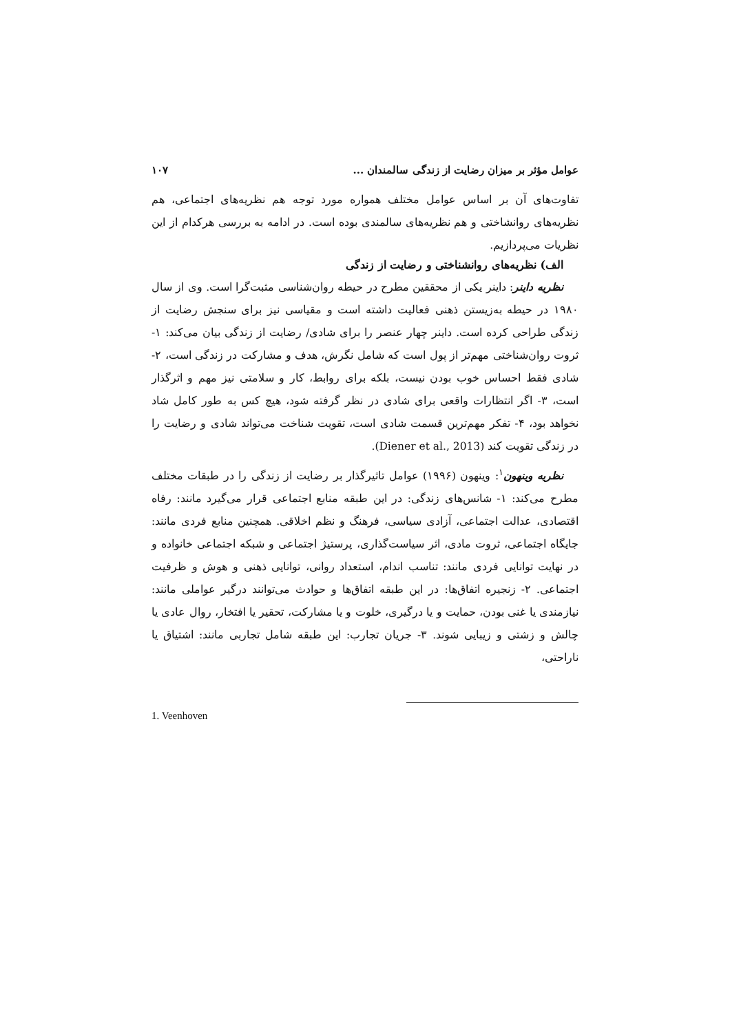عوامل مؤثر بر میزان رضایت از زندگی سالمندان ... ۱۰۷
تفاوت‌های آن بر اساس عوامل مختلف همواره مورد توجه هم نظریه‌های اجتماعی، هم نظریه‌های روانشاختی و هم نظریه‌های سالمندی بوده است. در ادامه به بررسی هرکدام از این نظریات می‌پردازیم.
الف) نظریه‌های روانشناختی و رضایت از زندگی
نظریه داینر: داینر یکی از محققین مطرح در حیطه روان‌شناسی مثبت‌گرا است. وی از سال ۱۹۸۰ در حیطه به‌زیستن ذهنی فعالیت داشته است و مقیاسی نیز برای سنجش رضایت از زندگی طراحی کرده است. داینر چهار عنصر را برای شادی/ رضایت از زندگی بیان می‌کند: ۱- ثروت روان‌شناختی مهم‌تر از پول است که شامل نگرش، هدف و مشارکت در زندگی است، ۲- شادی فقط احساس خوب بودن نیست، بلکه برای روابط، کار و سلامتی نیز مهم و اثرگذار است، ۳- اگر انتظارات واقعی برای شادی در نظر گرفته شود، هیچ کس به طور کامل شاد نخواهد بود، ۴- تفکر مهم‌ترین قسمت شادی است، تقویت شناخت می‌تواند شادی و رضایت را در زندگی تقویت کند (Diener et al., 2013).
نظریه وینهون<sup>۱</sup>: وینهون (۱۹۹۶) عوامل تاثیرگذار بر رضایت از زندگی را در طبقات مختلف مطرح می‌کند: ۱- شانس‌های زندگی: در این طبقه منابع اجتماعی قرار می‌گیرد مانند: رفاه اقتصادی، عدالت اجتماعی، آزادی سیاسی، فرهنگ و نظم اخلاقی. همچنین منابع فردی مانند: جایگاه اجتماعی، ثروت مادی، اثر سیاست‌گذاری، پرستیژ اجتماعی و شبکه اجتماعی خانواده و در نهایت توانایی فردی مانند: تناسب اندام، استعداد روانی، توانایی ذهنی و هوش و ظرفیت اجتماعی. ۲- زنجیره اتفاق‌ها: در این طبقه اتفاق‌ها و حوادث می‌توانند درگیر عواملی مانند: نیازمندی یا غنی بودن، حمایت و یا درگیری، خلوت و یا مشارکت، تحقیر یا افتخار، روال عادی یا چالش و زشتی و زیبایی شوند. ۳- جریان تجارب: این طبقه شامل تجاربی مانند: اشتیاق یا ناراحتی،
1. Veenhoven